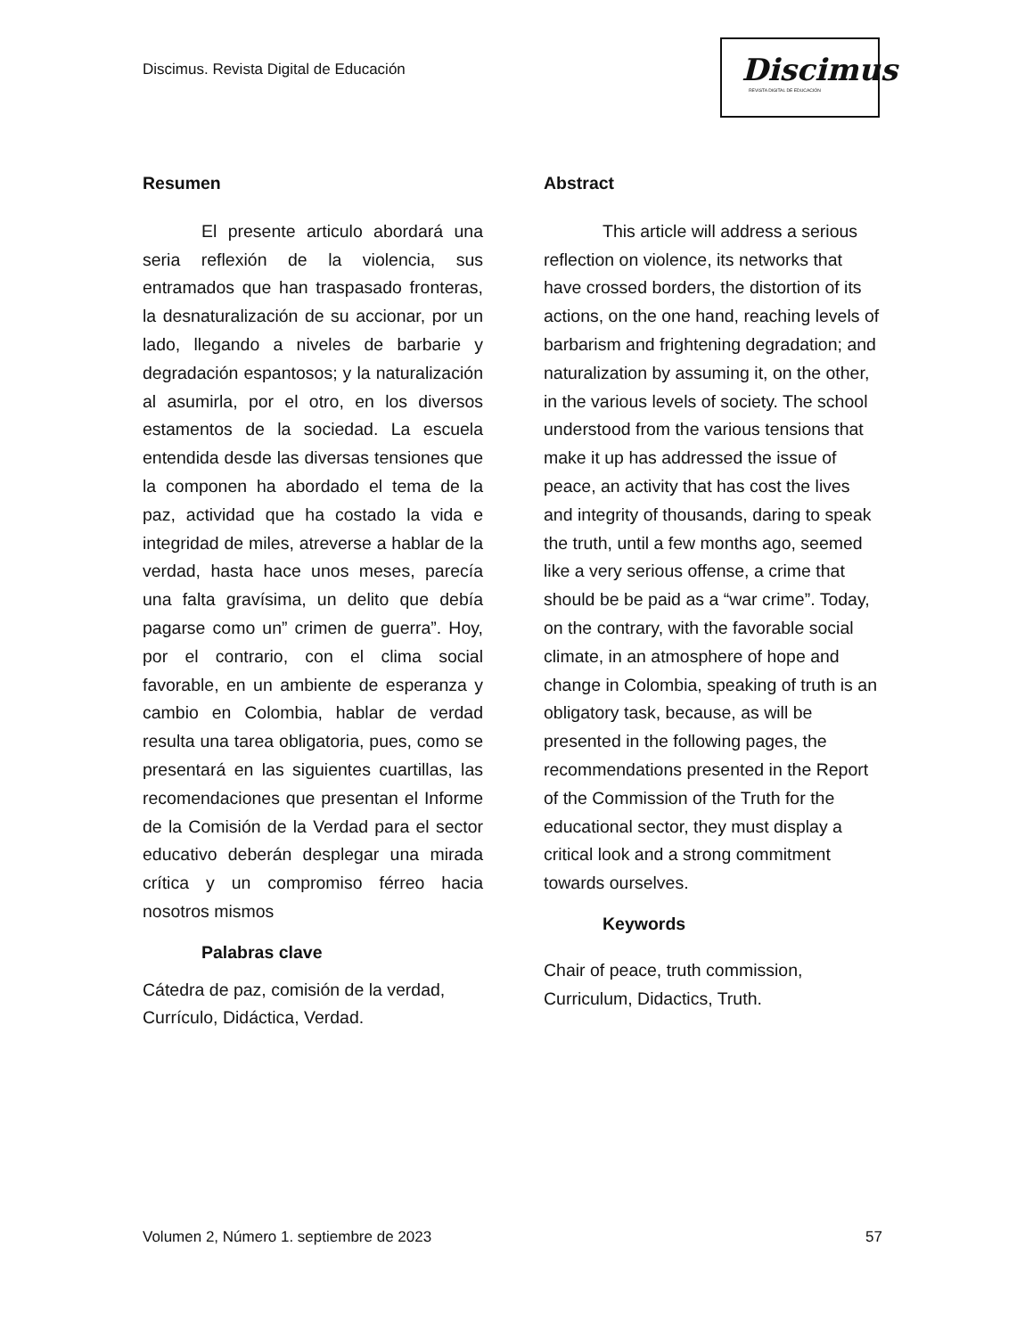Discimus. Revista Digital de Educación
Discimus
REVISTA DIGITAL DE EDUCACIÓN
Resumen
El presente articulo abordará una seria reflexión de la violencia, sus entramados que han traspasado fronteras, la desnaturalización de su accionar, por un lado, llegando a niveles de barbarie y degradación espantosos; y la naturalización al asumirla, por el otro, en los diversos estamentos de la sociedad. La escuela entendida desde las diversas tensiones que la componen ha abordado el tema de la paz, actividad que ha costado la vida e integridad de miles, atreverse a hablar de la verdad, hasta hace unos meses, parecía una falta gravísima, un delito que debía pagarse como un” crimen de guerra”. Hoy, por el contrario, con el clima social favorable, en un ambiente de esperanza y cambio en Colombia, hablar de verdad resulta una tarea obligatoria, pues, como se presentará en las siguientes cuartillas, las recomendaciones que presentan el Informe de la Comisión de la Verdad para el sector educativo deberán desplegar una mirada crítica y un compromiso férreo hacia nosotros mismos
Palabras clave
Cátedra de paz, comisión de la verdad, Currículo, Didáctica, Verdad.
Abstract
This article will address a serious reflection on violence, its networks that have crossed borders, the distortion of its actions, on the one hand, reaching levels of barbarism and frightening degradation; and naturalization by assuming it, on the other, in the various levels of society. The school understood from the various tensions that make it up has addressed the issue of peace, an activity that has cost the lives and integrity of thousands, daring to speak the truth, until a few months ago, seemed like a very serious offense, a crime that should be be paid as a “war crime”. Today, on the contrary, with the favorable social climate, in an atmosphere of hope and change in Colombia, speaking of truth is an obligatory task, because, as will be presented in the following pages, the recommendations presented in the Report of the Commission of the Truth for the educational sector, they must display a critical look and a strong commitment towards ourselves.
Keywords
Chair of peace, truth commission, Curriculum, Didactics, Truth.
Volumen 2, Número 1. septiembre de 2023 57